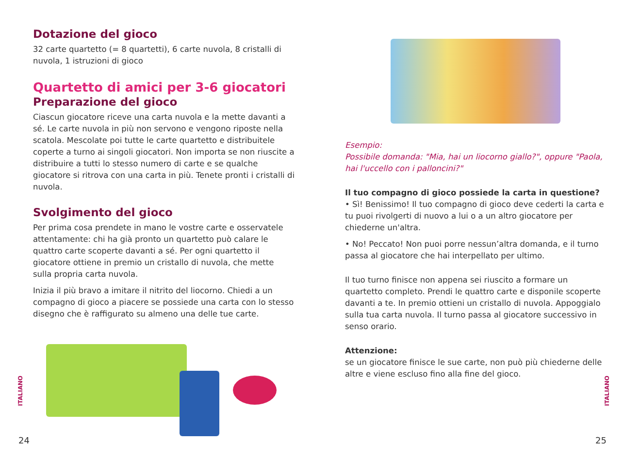Dotazione del gioco
32 carte quartetto (= 8 quartetti), 6 carte nuvola, 8 cristalli di nuvola, 1 istruzioni di gioco
Quartetto di amici per 3-6 giocatori
Preparazione del gioco
Ciascun giocatore riceve una carta nuvola e la mette davanti a sé. Le carte nuvola in più non servono e vengono riposte nella scatola. Mescolate poi tutte le carte quartetto e distribuitele coperte a turno ai singoli giocatori. Non importa se non riuscite a distribuire a tutti lo stesso numero di carte e se qualche giocatore si ritrova con una carta in più. Tenete pronti i cristalli di nuvola.
Svolgimento del gioco
Per prima cosa prendete in mano le vostre carte e osservatele attentamente: chi ha già pronto un quartetto può calare le quattro carte scoperte davanti a sé. Per ogni quartetto il giocatore ottiene in premio un cristallo di nuvola, che mette sulla propria carta nuvola.
Inizia il più bravo a imitare il nitrito del liocorno. Chiedi a un compagno di gioco a piacere se possiede una carta con lo stesso disegno che è raffigurato su almeno una delle tue carte.
ITALIANO
24
Esempio:
Possibile domanda: "Mia, hai un liocorno giallo?", oppure "Paola, hai l'uccello con i palloncini?"
Il tuo compagno di gioco possiede la carta in questione?
• Sì! Benissimo! Il tuo compagno di gioco deve cederti la carta e tu puoi rivolgerti di nuovo a lui o a un altro giocatore per chiederne un'altra.
• No! Peccato! Non puoi porre nessun’altra domanda, e il turno passa al giocatore che hai interpellato per ultimo.
Il tuo turno finisce non appena sei riuscito a formare un quartetto completo. Prendi le quattro carte e disponile scoperte davanti a te. In premio ottieni un cristallo di nuvola. Appoggialo sulla tua carta nuvola. Il turno passa al giocatore successivo in senso orario.
Attenzione:
se un giocatore finisce le sue carte, non può più chiederne delle altre e viene escluso fino alla fine del gioco.
ITALIANO
25